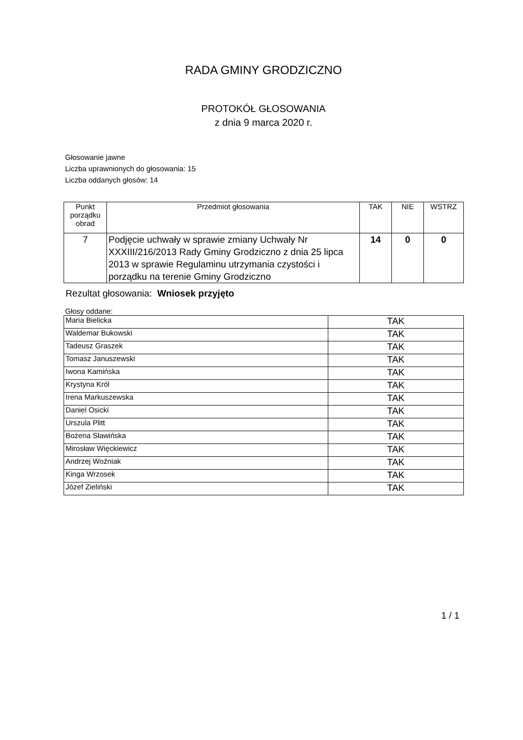RADA GMINY GRODZICZNO
PROTOKÓŁ GŁOSOWANIA
z dnia 9 marca 2020 r.
Głosowanie jawne
Liczba uprawnionych do głosowania: 15
Liczba oddanych głosów: 14
| Punkt porządku obrad | Przedmiot głosowania | TAK | NIE | WSTRZ |
| --- | --- | --- | --- | --- |
| 7 | Podjęcie uchwały w sprawie zmiany Uchwały Nr XXXIII/216/2013 Rady Gminy Grodziczno z dnia 25 lipca 2013 w sprawie Regulaminu utrzymania czystości i porządku na terenie Gminy Grodziczno | 14 | 0 | 0 |
Rezultat głosowania: Wniosek przyjęto
Głosy oddane:
| Maria Bielicka | TAK |
| Waldemar Bukowski | TAK |
| Tadeusz Graszek | TAK |
| Tomasz Januszewski | TAK |
| Iwona Kamińska | TAK |
| Krystyna Król | TAK |
| Irena Markuszewska | TAK |
| Daniel Osicki | TAK |
| Urszula Plitt | TAK |
| Bożena Sławińska | TAK |
| Mirosław Więckiewicz | TAK |
| Andrzej Woźniak | TAK |
| Kinga Wrzosek | TAK |
| Józef Zieliński | TAK |
1 / 1